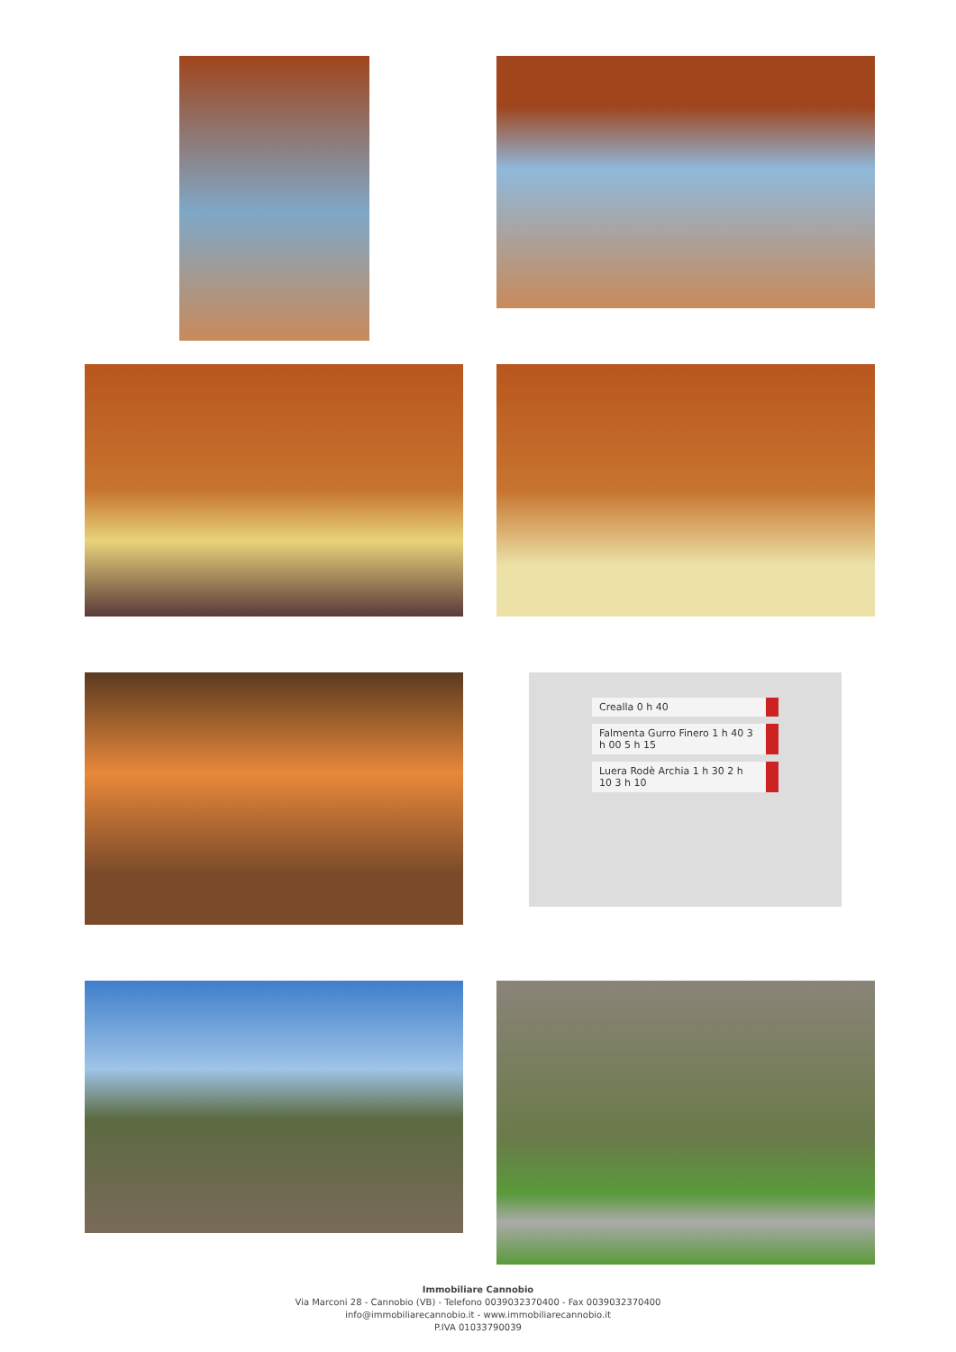Crealla 0 h 40
Falmenta Gurro Finero 1 h 40 3 h 00 5 h 15
Luera Rodè Archia 1 h 30 2 h 10 3 h 10
Immobiliare Cannobio
Via Marconi 28 - Cannobio (VB) - Telefono 0039032370400 - Fax 0039032370400
info@immobiliarecannobio.it - www.immobiliarecannobio.it
P.IVA 01033790039